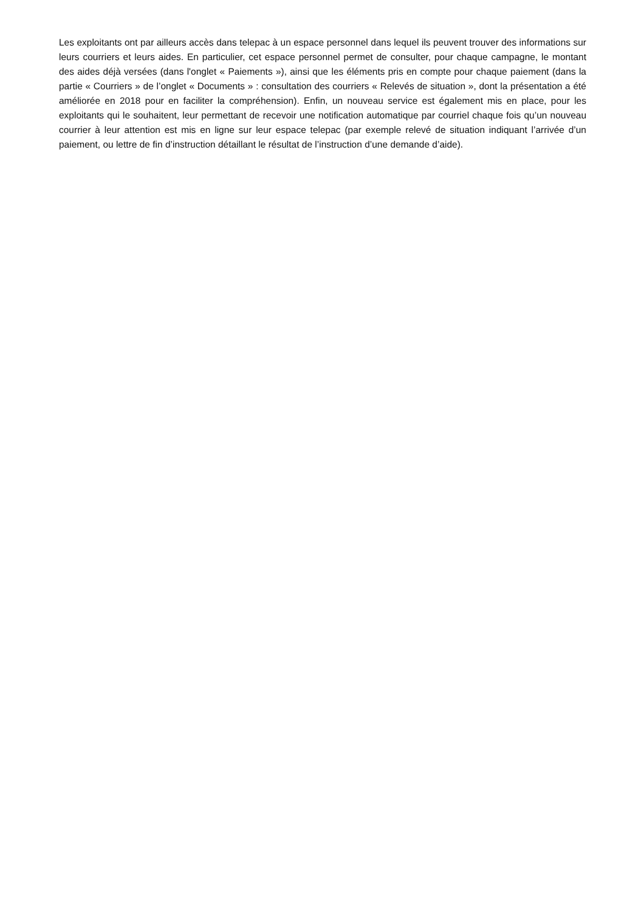Les exploitants ont par ailleurs accès dans telepac à un espace personnel dans lequel ils peuvent trouver des informations sur leurs courriers et leurs aides. En particulier, cet espace personnel permet de consulter, pour chaque campagne, le montant des aides déjà versées (dans l'onglet « Paiements »), ainsi que les éléments pris en compte pour chaque paiement (dans la partie « Courriers » de l’onglet « Documents » : consultation des courriers « Relevés de situation », dont la présentation a été améliorée en 2018 pour en faciliter la compréhension). Enfin, un nouveau service est également mis en place, pour les exploitants qui le souhaitent, leur permettant de recevoir une notification automatique par courriel chaque fois qu’un nouveau courrier à leur attention est mis en ligne sur leur espace telepac (par exemple relevé de situation indiquant l’arrivée d’un paiement, ou lettre de fin d’instruction détaillant le résultat de l’instruction d’une demande d’aide).